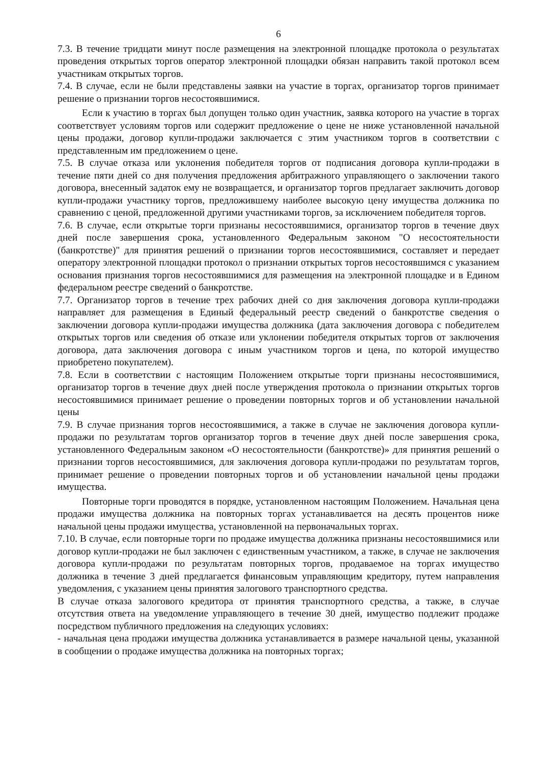6
7.3. В течение тридцати минут после размещения на электронной площадке протокола о результатах проведения открытых торгов оператор электронной площадки обязан направить такой протокол всем участникам открытых торгов.
7.4. В случае, если не были представлены заявки на участие в торгах, организатор торгов принимает решение о признании торгов несостоявшимися.
Если к участию в торгах был допущен только один участник, заявка которого на участие в торгах соответствует условиям торгов или содержит предложение о цене не ниже установленной начальной цены продажи, договор купли-продажи заключается с этим участником торгов в соответствии с представленным им предложением о цене.
7.5. В случае отказа или уклонения победителя торгов от подписания договора купли-продажи в течение пяти дней со дня получения предложения арбитражного управляющего о заключении такого договора, внесенный задаток ему не возвращается, и организатор торгов предлагает заключить договор купли-продажи участнику торгов, предложившему наиболее высокую цену имущества должника по сравнению с ценой, предложенной другими участниками торгов, за исключением победителя торгов.
7.6. В случае, если открытые торги признаны несостоявшимися, организатор торгов в течение двух дней после завершения срока, установленного Федеральным законом "О несостоятельности (банкротстве)" для принятия решений о признании торгов несостоявшимися, составляет и передает оператору электронной площадки протокол о признании открытых торгов несостоявшимся с указанием основания признания торгов несостоявшимися для размещения на электронной площадке и в Едином федеральном реестре сведений о банкротстве.
7.7. Организатор торгов в течение трех рабочих дней со дня заключения договора купли-продажи направляет для размещения в Единый федеральный реестр сведений о банкротстве сведения о заключении договора купли-продажи имущества должника (дата заключения договора с победителем открытых торгов или сведения об отказе или уклонении победителя открытых торгов от заключения договора, дата заключения договора с иным участником торгов и цена, по которой имущество приобретено покупателем).
7.8. Если в соответствии с настоящим Положением открытые торги признаны несостоявшимися, организатор торгов в течение двух дней после утверждения протокола о признании открытых торгов несостоявшимися принимает решение о проведении повторных торгов и об установлении начальной цены
7.9. В случае признания торгов несостоявшимися, а также в случае не заключения договора купли-продажи по результатам торгов организатор торгов в течение двух дней после завершения срока, установленного Федеральным законом «О несостоятельности (банкротстве)» для принятия решений о признании торгов несостоявшимися, для заключения договора купли-продажи по результатам торгов, принимает решение о проведении повторных торгов и об установлении начальной цены продажи имущества.
Повторные торги проводятся в порядке, установленном настоящим Положением. Начальная цена продажи имущества должника на повторных торгах устанавливается на десять процентов ниже начальной цены продажи имущества, установленной на первоначальных торгах.
7.10. В случае, если повторные торги по продаже имущества должника признаны несостоявшимися или договор купли-продажи не был заключен с единственным участником, а также, в случае не заключения договора купли-продажи по результатам повторных торгов, продаваемое на торгах имущество должника в течение 3 дней предлагается финансовым управляющим кредитору, путем направления уведомления, с указанием цены принятия залогового транспортного средства.
В случае отказа залогового кредитора от принятия транспортного средства, а также, в случае отсутствия ответа на уведомление управляющего в течение 30 дней, имущество подлежит продаже посредством публичного предложения на следующих условиях:
- начальная цена продажи имущества должника устанавливается в размере начальной цены, указанной в сообщении о продаже имущества должника на повторных торгах;